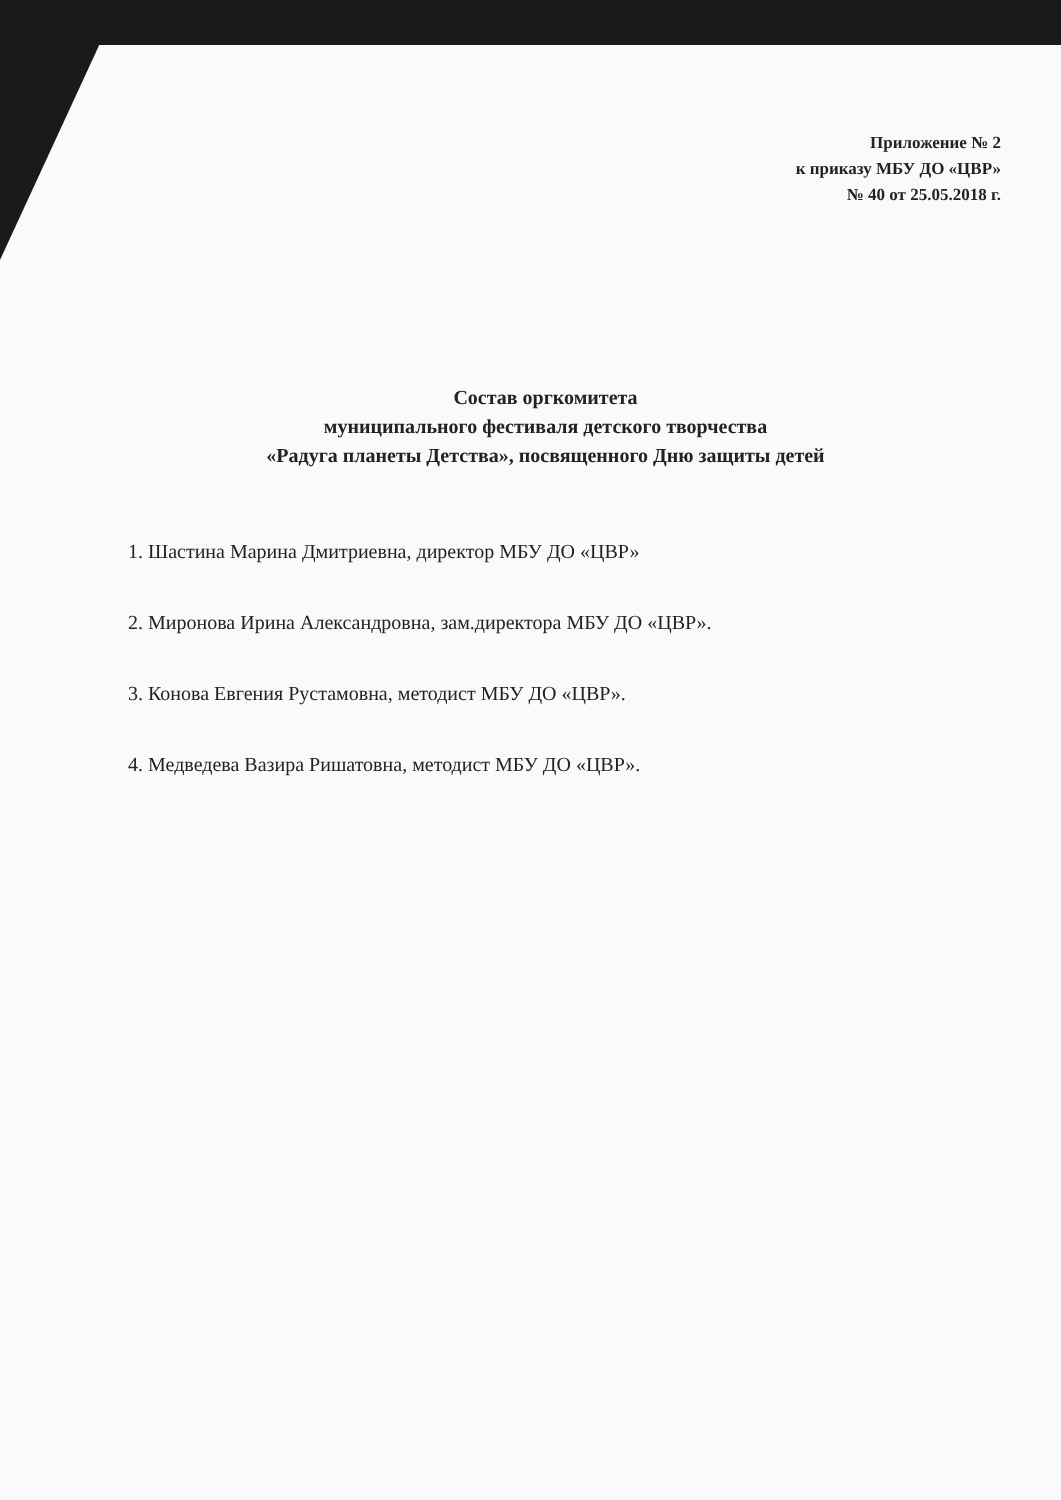Приложение № 2
к приказу МБУ ДО «ЦВР»
№ 40 от 25.05.2018 г.
Состав оргкомитета
муниципального фестиваля детского творчества
«Радуга планеты Детства», посвященного Дню защиты детей
1. Шастина Марина Дмитриевна, директор МБУ ДО «ЦВР»
2. Миронова Ирина Александровна, зам.директора МБУ ДО «ЦВР».
3. Конова Евгения Рустамовна, методист МБУ ДО «ЦВР».
4. Медведева Вазира Ришатовна, методист МБУ ДО «ЦВР».